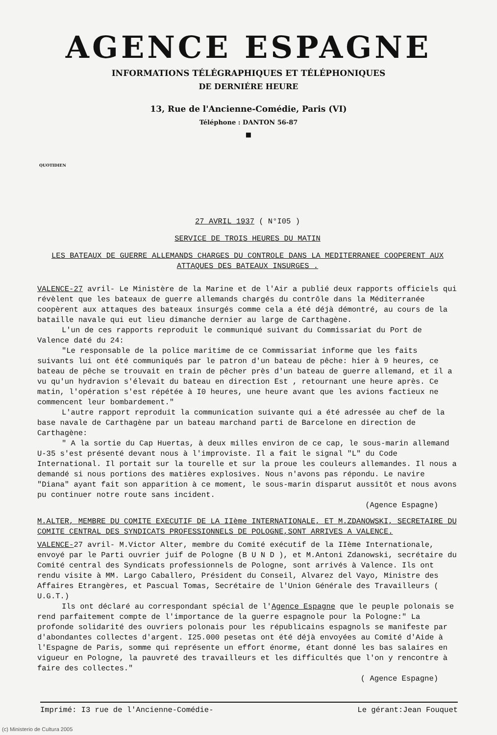AGENCE ESPAGNE
INFORMATIONS TÉLÉGRAPHIQUES ET TÉLÉPHONIQUES
DE DERNIÉRE HEURE
13, Rue de l'Ancienne-Comédie, Paris (VI)
Téléphone : DANTON 56-87
■
QUOTIDIEN
27 AVRIL 1937 ( N°I05 )
SERVICE DE TROIS HEURES DU MATIN
LES BATEAUX DE GUERRE ALLEMANDS CHARGES DU CONTROLE DANS LA MEDITERRANEE COOPERENT AUX ATTAQUES DES BATEAUX INSURGES .
VALENCE-27 avril- Le Ministère de la Marine et de l'Air a publié deux rapports officiels qui révèlent que les bateaux de guerre allemands chargés du contrôle dans la Méditerranée coopèrent aux attaques des bateaux insurgés comme cela a été déjà démontré, au cours de la bataille navale qui eut lieu dimanche dernier au large de Carthagène.
L'un de ces rapports reproduit le communiqué suivant du Commissariat du Port de Valence daté du 24:
"Le responsable de la police maritime de ce Commissariat informe que les faits suivants lui ont été communiqués par le patron d'un bateau de pêche: hier à 9 heures, ce bateau de pêche se trouvait en train de pêcher près d'un bateau de guerre allemand, et il a vu qu'un hydravion s'élevait du bateau en direction Est , retournant une heure après. Ce matin, l'opération s'est répétée à I0 heures, une heure avant que les avions factieux ne commencent leur bombardement."
L'autre rapport reproduit la communication suivante qui a été adressée au chef de la base navale de Carthagène par un bateau marchand parti de Barcelone en direction de Carthagène:
" A la sortie du Cap Huertas, à deux milles environ de ce cap, le sous-marin allemand U-35 s'est présenté devant nous à l'improviste. Il a fait le signal "L" du Code International. Il portait sur la tourelle et sur la proue les couleurs allemandes. Il nous a demandé si nous portions des matières explosives. Nous n'avons pas répondu. Le navire "Diana" ayant fait son apparition à ce moment, le sous-marin disparut aussitôt et nous avons pu continuer notre route sans incident.
(Agence Espagne)
M.ALTER, MEMBRE DU COMITE EXECUTIF DE LA IIème INTERNATIONALE, ET M.ZDANOWSKI, SECRETAIRE DU COMITE CENTRAL DES SYNDICATS PROFESSIONNELS DE POLOGNE,SONT ARRIVES A VALENCE.
VALENCE-27 avril- M.Victor Alter, membre du Comité exécutif de la IIème Internationale, envoyé par le Parti ouvrier juif de Pologne (B U N D ), et M.Antoni Zdanowski, secrétaire du Comité central des Syndicats professionnels de Pologne, sont arrivés à Valence. Ils ont rendu visite à MM. Largo Caballero, Président du Conseil, Alvarez del Vayo, Ministre des Affaires Etrangères, et Pascual Tomas, Secrétaire de l'Union Générale des Travailleurs ( U.G.T.)
Ils ont déclaré au correspondant spécial de l'Agence Espagne que le peuple polonais se rend parfaitement compte de l'importance de la guerre espagnole pour la Pologne:" La profonde solidarité des ouvriers polonais pour les républicains espagnols se manifeste par d'abondantes collectes d'argent. I25.000 pesetas ont été déjà envoyées au Comité d'Aide à l'Espagne de Paris, somme qui représente un effort énorme, étant donné les bas salaires en vigueur en Pologne, la pauvreté des travailleurs et les difficultés que l'on y rencontre à faire des collectes."
( Agence Espagne)
Imprimé: I3 rue de l'Ancienne-Comédie- Le gérant:Jean Fouquet
(c) Ministerio de Cultura 2005